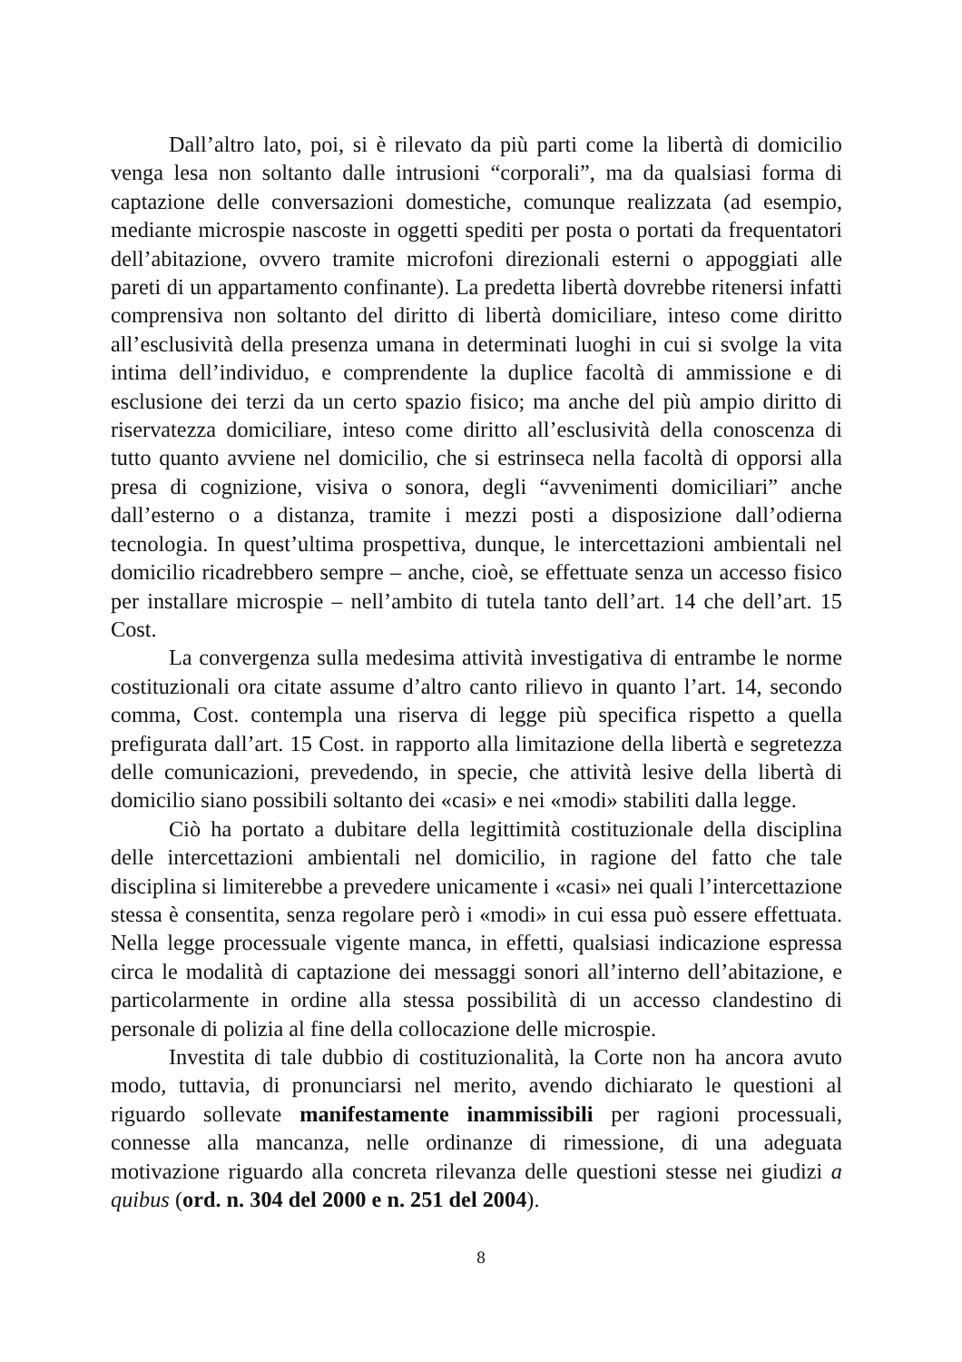Dall’altro lato, poi, si è rilevato da più parti come la libertà di domicilio venga lesa non soltanto dalle intrusioni “corporali”, ma da qualsiasi forma di captazione delle conversazioni domestiche, comunque realizzata (ad esempio, mediante microspie nascoste in oggetti spediti per posta o portati da frequentatori dell’abitazione, ovvero tramite microfoni direzionali esterni o appoggiati alle pareti di un appartamento confinante). La predetta libertà dovrebbe ritenersi infatti comprensiva non soltanto del diritto di libertà domiciliare, inteso come diritto all’esclusività della presenza umana in determinati luoghi in cui si svolge la vita intima dell’individuo, e comprendente la duplice facoltà di ammissione e di esclusione dei terzi da un certo spazio fisico; ma anche del più ampio diritto di riservatezza domiciliare, inteso come diritto all’esclusività della conoscenza di tutto quanto avviene nel domicilio, che si estrinseca nella facoltà di opporsi alla presa di cognizione, visiva o sonora, degli “avvenimenti domiciliari” anche dall’esterno o a distanza, tramite i mezzi posti a disposizione dall’odierna tecnologia. In quest’ultima prospettiva, dunque, le intercettazioni ambientali nel domicilio ricadrebbero sempre – anche, cioè, se effettuate senza un accesso fisico per installare microspie – nell’ambito di tutela tanto dell’art. 14 che dell’art. 15 Cost.
La convergenza sulla medesima attività investigativa di entrambe le norme costituzionali ora citate assume d’altro canto rilievo in quanto l’art. 14, secondo comma, Cost. contempla una riserva di legge più specifica rispetto a quella prefigurata dall’art. 15 Cost. in rapporto alla limitazione della libertà e segretezza delle comunicazioni, prevedendo, in specie, che attività lesive della libertà di domicilio siano possibili soltanto dei «casi» e nei «modi» stabiliti dalla legge.
Ciò ha portato a dubitare della legittimità costituzionale della disciplina delle intercettazioni ambientali nel domicilio, in ragione del fatto che tale disciplina si limiterebbe a prevedere unicamente i «casi» nei quali l’intercettazione stessa è consentita, senza regolare però i «modi» in cui essa può essere effettuata. Nella legge processuale vigente manca, in effetti, qualsiasi indicazione espressa circa le modalità di captazione dei messaggi sonori all’interno dell’abitazione, e particolarmente in ordine alla stessa possibilità di un accesso clandestino di personale di polizia al fine della collocazione delle microspie.
Investita di tale dubbio di costituzionalità, la Corte non ha ancora avuto modo, tuttavia, di pronunciarsi nel merito, avendo dichiarato le questioni al riguardo sollevate manifestamente inammissibili per ragioni processuali, connesse alla mancanza, nelle ordinanze di rimessione, di una adeguata motivazione riguardo alla concreta rilevanza delle questioni stesse nei giudizi a quibus (ord. n. 304 del 2000 e n. 251 del 2004).
8